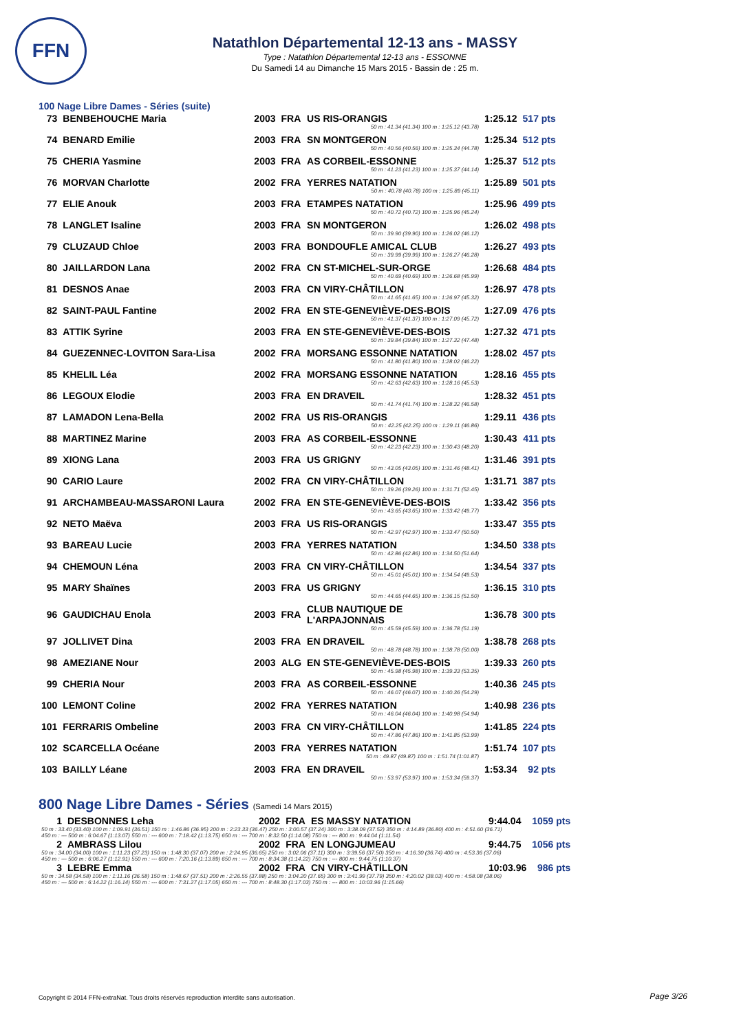FFN
Natathlon Départemental 12-13 ans - MASSY
Type : Natathlon Départemental 12-13 ans - ESSONNE
Du Samedi 14 au Dimanche 15 Mars 2015 - Bassin de : 25 m.
100 Nage Libre Dames - Séries (suite)
| 73 | BENBEHOUCHE Maria | 2003 | FRA | US RIS-ORANGIS | 1:25.12 | 517 pts |
| 50 m : 41.34 (41.34) 100 m : 1:25.12 (43.78) | | | | | | |
| 74 | BENARD Emilie | 2003 | FRA | SN MONTGERON | 1:25.34 | 512 pts |
| 50 m : 40.56 (40.56) 100 m : 1:25.34 (44.78) | | | | | | |
| 75 | CHERIA Yasmine | 2003 | FRA | AS CORBEIL-ESSONNE | 1:25.37 | 512 pts |
| 50 m : 41.23 (41.23) 100 m : 1:25.37 (44.14) | | | | | | |
| 76 | MORVAN Charlotte | 2002 | FRA | YERRES NATATION | 1:25.89 | 501 pts |
| 50 m : 40.78 (40.78) 100 m : 1:25.89 (45.11) | | | | | | |
| 77 | ELIE Anouk | 2003 | FRA | ETAMPES NATATION | 1:25.96 | 499 pts |
| 50 m : 40.72 (40.72) 100 m : 1:25.96 (45.24) | | | | | | |
| 78 | LANGLET Isaline | 2003 | FRA | SN MONTGERON | 1:26.02 | 498 pts |
| 50 m : 39.90 (39.90) 100 m : 1:26.02 (46.12) | | | | | | |
| 79 | CLUZAUD Chloe | 2003 | FRA | BONDOUFLE AMICAL CLUB | 1:26.27 | 493 pts |
| 50 m : 39.99 (39.99) 100 m : 1:26.27 (46.28) | | | | | | |
| 80 | JAILLARDON Lana | 2002 | FRA | CN ST-MICHEL-SUR-ORGE | 1:26.68 | 484 pts |
| 50 m : 40.69 (40.69) 100 m : 1:26.68 (45.99) | | | | | | |
| 81 | DESNOS Anae | 2003 | FRA | CN VIRY-CHÂTILLON | 1:26.97 | 478 pts |
| 50 m : 41.65 (41.65) 100 m : 1:26.97 (45.32) | | | | | | |
| 82 | SAINT-PAUL Fantine | 2002 | FRA | EN STE-GENEVIÈVE-DES-BOIS | 1:27.09 | 476 pts |
| 50 m : 41.37 (41.37) 100 m : 1:27.09 (45.72) | | | | | | |
| 83 | ATTIK Syrine | 2003 | FRA | EN STE-GENEVIÈVE-DES-BOIS | 1:27.32 | 471 pts |
| 50 m : 39.84 (39.84) 100 m : 1:27.32 (47.48) | | | | | | |
| 84 | GUEZENNEC-LOVITON Sara-Lisa | 2002 | FRA | MORSANG ESSONNE NATATION | 1:28.02 | 457 pts |
| 50 m : 41.80 (41.80) 100 m : 1:28.02 (46.22) | | | | | | |
| 85 | KHELIL Léa | 2002 | FRA | MORSANG ESSONNE NATATION | 1:28.16 | 455 pts |
| 50 m : 42.63 (42.63) 100 m : 1:28.16 (45.53) | | | | | | |
| 86 | LEGOUX Elodie | 2003 | FRA | EN DRAVEIL | 1:28.32 | 451 pts |
| 50 m : 41.74 (41.74) 100 m : 1:28.32 (46.58) | | | | | | |
| 87 | LAMADON Lena-Bella | 2002 | FRA | US RIS-ORANGIS | 1:29.11 | 436 pts |
| 50 m : 42.25 (42.25) 100 m : 1:29.11 (46.86) | | | | | | |
| 88 | MARTINEZ Marine | 2003 | FRA | AS CORBEIL-ESSONNE | 1:30.43 | 411 pts |
| 50 m : 42.23 (42.23) 100 m : 1:30.43 (48.20) | | | | | | |
| 89 | XIONG Lana | 2003 | FRA | US GRIGNY | 1:31.46 | 391 pts |
| 50 m : 43.05 (43.05) 100 m : 1:31.46 (48.41) | | | | | | |
| 90 | CARIO Laure | 2002 | FRA | CN VIRY-CHÂTILLON | 1:31.71 | 387 pts |
| 50 m : 39.26 (39.26) 100 m : 1:31.71 (52.45) | | | | | | |
| 91 | ARCHAMBEAU-MASSARONI Laura | 2002 | FRA | EN STE-GENEVIÈVE-DES-BOIS | 1:33.42 | 356 pts |
| 50 m : 43.65 (43.65) 100 m : 1:33.42 (49.77) | | | | | | |
| 92 | NETO Maëva | 2003 | FRA | US RIS-ORANGIS | 1:33.47 | 355 pts |
| 50 m : 42.97 (42.97) 100 m : 1:33.47 (50.50) | | | | | | |
| 93 | BAREAU Lucie | 2003 | FRA | YERRES NATATION | 1:34.50 | 338 pts |
| 50 m : 42.86 (42.86) 100 m : 1:34.50 (51.64) | | | | | | |
| 94 | CHEMOUN Léna | 2003 | FRA | CN VIRY-CHÂTILLON | 1:34.54 | 337 pts |
| 50 m : 45.01 (45.01) 100 m : 1:34.54 (49.53) | | | | | | |
| 95 | MARY Shaïnes | 2003 | FRA | US GRIGNY | 1:36.15 | 310 pts |
| 50 m : 44.65 (44.65) 100 m : 1:36.15 (51.50) | | | | | | |
| 96 | GAUDICHAU Enola | 2003 | FRA | CLUB NAUTIQUE DE L'ARPAJONNAIS | 1:36.78 | 300 pts |
| 50 m : 45.59 (45.59) 100 m : 1:36.78 (51.19) | | | | | | |
| 97 | JOLLIVET Dina | 2003 | FRA | EN DRAVEIL | 1:38.78 | 268 pts |
| 50 m : 48.78 (48.78) 100 m : 1:38.78 (50.00) | | | | | | |
| 98 | AMEZIANE Nour | 2003 | ALG | EN STE-GENEVIÈVE-DES-BOIS | 1:39.33 | 260 pts |
| 50 m : 45.98 (45.98) 100 m : 1:39.33 (53.35) | | | | | | |
| 99 | CHERIA Nour | 2003 | FRA | AS CORBEIL-ESSONNE | 1:40.36 | 245 pts |
| 50 m : 46.07 (46.07) 100 m : 1:40.36 (54.29) | | | | | | |
| 100 | LEMONT Coline | 2002 | FRA | YERRES NATATION | 1:40.98 | 236 pts |
| 50 m : 46.04 (46.04) 100 m : 1:40.98 (54.94) | | | | | | |
| 101 | FERRARIS Ombeline | 2003 | FRA | CN VIRY-CHÂTILLON | 1:41.85 | 224 pts |
| 50 m : 47.86 (47.86) 100 m : 1:41.85 (53.99) | | | | | | |
| 102 | SCARCELLA Océane | 2003 | FRA | YERRES NATATION | 1:51.74 | 107 pts |
| 50 m : 49.87 (49.87) 100 m : 1:51.74 (1:01.87) | | | | | | |
| 103 | BAILLY Léane | 2003 | FRA | EN DRAVEIL | 1:53.34 | 92 pts |
| 50 m : 53.97 (53.97) 100 m : 1:53.34 (59.37) | | | | | | |
800 Nage Libre Dames - Séries (Samedi 14 Mars 2015)
| 1 | DESBONNES Leha | 2002 | FRA | ES MASSY NATATION | 9:44.04 | 1059 pts |
| 50 m : 33.40 (33.40) 100 m : 1:09.91 (36.51) 150 m : 1:46.86 (36.95) 200 m : 2:23.33 (36.47) 250 m : 3:00.57 (37.24) 300 m : 3:38.09 (37.52) 350 m : 4:14.89 (36.80) 400 m : 4:51.60 (36.71) 450 m : --- 500 m : 6:04.67 (1:13.07) 550 m : --- 600 m : 7:18.42 (1:13.75) 650 m : --- 700 m : 8:32.50 (1:14.08) 750 m : --- 800 m : 9:44.04 (1:11.54) | | | | | | |
| 2 | AMBRASS Lilou | 2002 | FRA | EN LONGJUMEAU | 9:44.75 | 1056 pts |
| 50 m : 34.00 (34.00) 100 m : 1:11.23 (37.23) 150 m : 1:48.30 (37.07) 200 m : 2:24.95 (36.65) 250 m : 3:02.06 (37.11) 300 m : 3:39.56 (37.50) 350 m : 4:16.30 (36.74) 400 m : 4:53.36 (37.06) 450 m : --- 500 m : 6:06.27 (1:12.91) 550 m : --- 600 m : 7:20.16 (1:13.89) 650 m : --- 700 m : 8:34.38 (1:14.22) 750 m : --- 800 m : 9:44.75 (1:10.37) | | | | | | |
| 3 | LEBRE Emma | 2002 | FRA | CN VIRY-CHÂTILLON | 10:03.96 | 986 pts |
| 50 m : 34.58 (34.58) 100 m : 1:11.16 (36.58) 150 m : 1:48.67 (37.51) 200 m : 2:26.55 (37.88) 250 m : 3:04.20 (37.65) 300 m : 3:41.99 (37.79) 350 m : 4:20.02 (38.03) 400 m : 4:58.08 (38.06) 450 m : --- 500 m : 6:14.22 (1:16.14) 550 m : --- 600 m : 7:31.27 (1:17.05) 650 m : --- 700 m : 8:48.30 (1:17.03) 750 m : --- 800 m : 10:03.96 (1:15.66) | | | | | | |
Copyright © 2014 FFN-extraNat. Tous droits réservés reproduction interdite sans autorisation.
Page 3/26